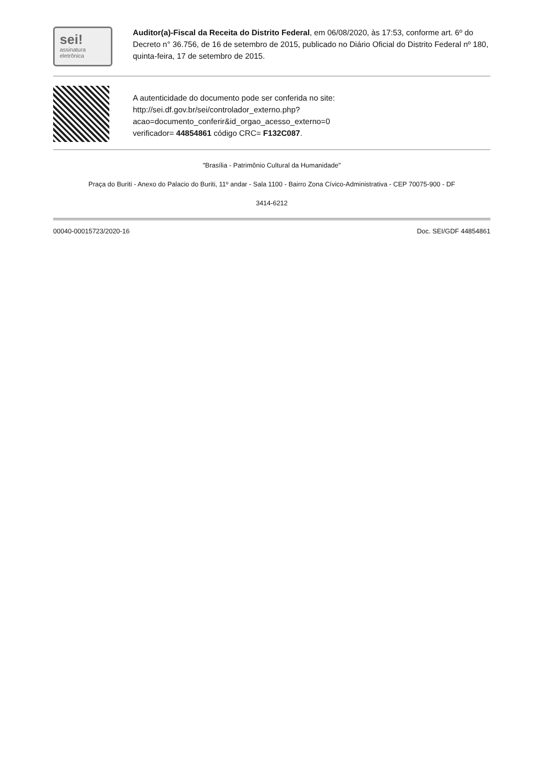| sei! assinatura eletrônica | Auditor(a)-Fiscal da Receita do Distrito Federal , em 06/08/2020, às 17:53, conforme art. 6º do Decreto n° 36.756, de 16 de setembro de 2015, publicado no Diário Oficial do Distrito Federal nº 180, quinta-feira, 17 de setembro de 2015. |
| | A autenticidade do documento pode ser conferida no site: http://sei.df.gov.br/sei/controlador_externo.php? acao=documento_conferir&id_orgao_acesso_externo=0 verificador= 44854861 código CRC= F132C087 . |
"Brasília - Patrimônio Cultural da Humanidade"
Praça do Buriti - Anexo do Palacio do Buriti, 11º andar - Sala 1100 - Bairro Zona Cívico-Administrativa - CEP 70075-900 - DF
3414-6212
00040-00015723/2020-16 Doc. SEI/GDF 44854861